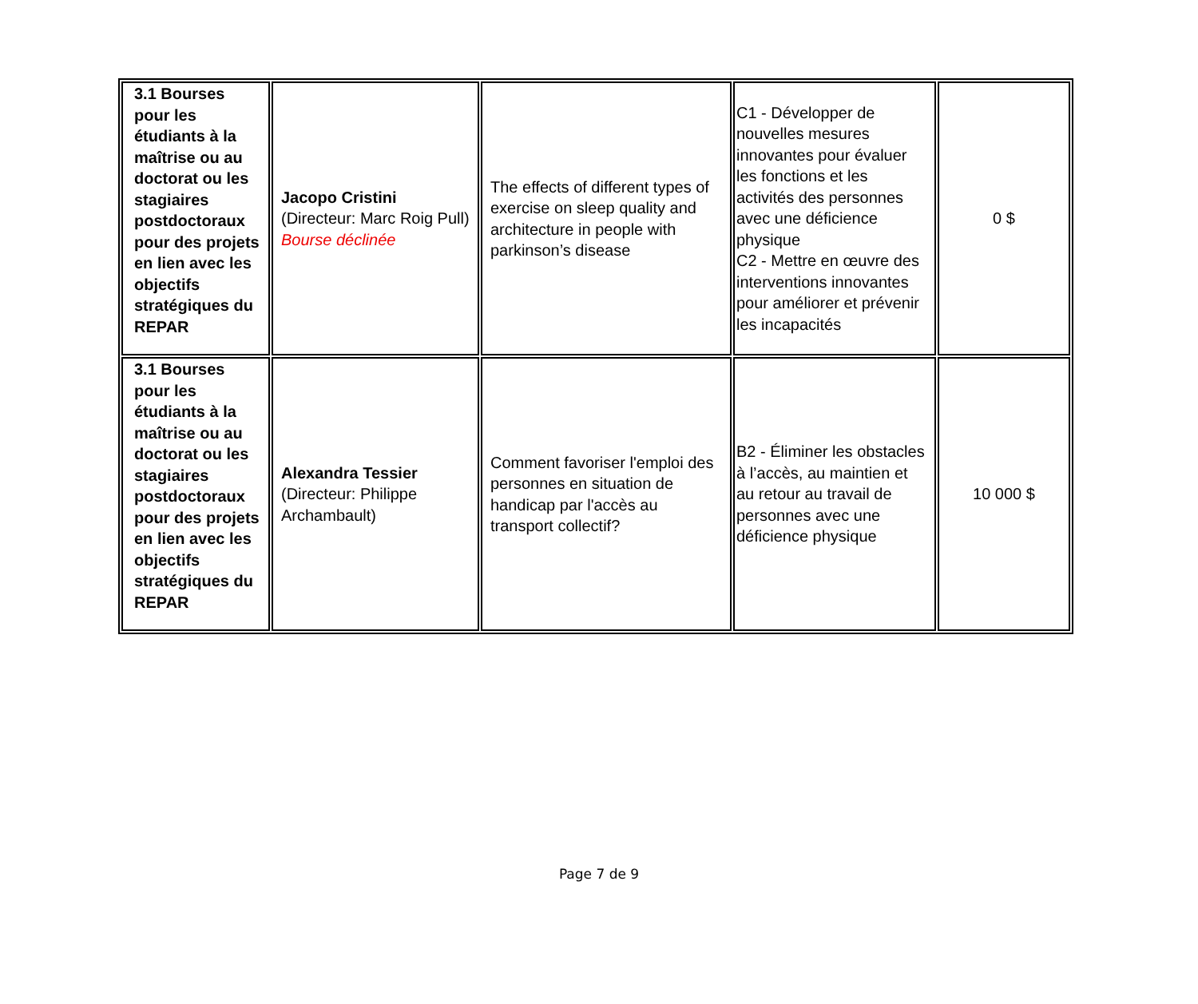| 3.1 Bourses pour les étudiants à la maîtrise ou au doctorat ou les stagiaires postdoctoraux pour des projets en lien avec les objectifs stratégiques du REPAR | Jacopo Cristini (Directeur: Marc Roig Pull) Bourse déclinée | The effects of different types of exercise on sleep quality and architecture in people with parkinson’s disease | C1 - Développer de nouvelles mesures innovantes pour évaluer les fonctions et les activités des personnes avec une déficience physique C2 - Mettre en œuvre des interventions innovantes pour améliorer et prévenir les incapacités | 0 $ |
| 3.1 Bourses pour les étudiants à la maîtrise ou au doctorat ou les stagiaires postdoctoraux pour des projets en lien avec les objectifs stratégiques du REPAR | Alexandra Tessier (Directeur: Philippe Archambault) | Comment favoriser l'emploi des personnes en situation de handicap par l'accès au transport collectif? | B2 - Éliminer les obstacles à l’accès, au maintien et au retour au travail de personnes avec une déficience physique | 10 000 $ |
Page 7 de 9